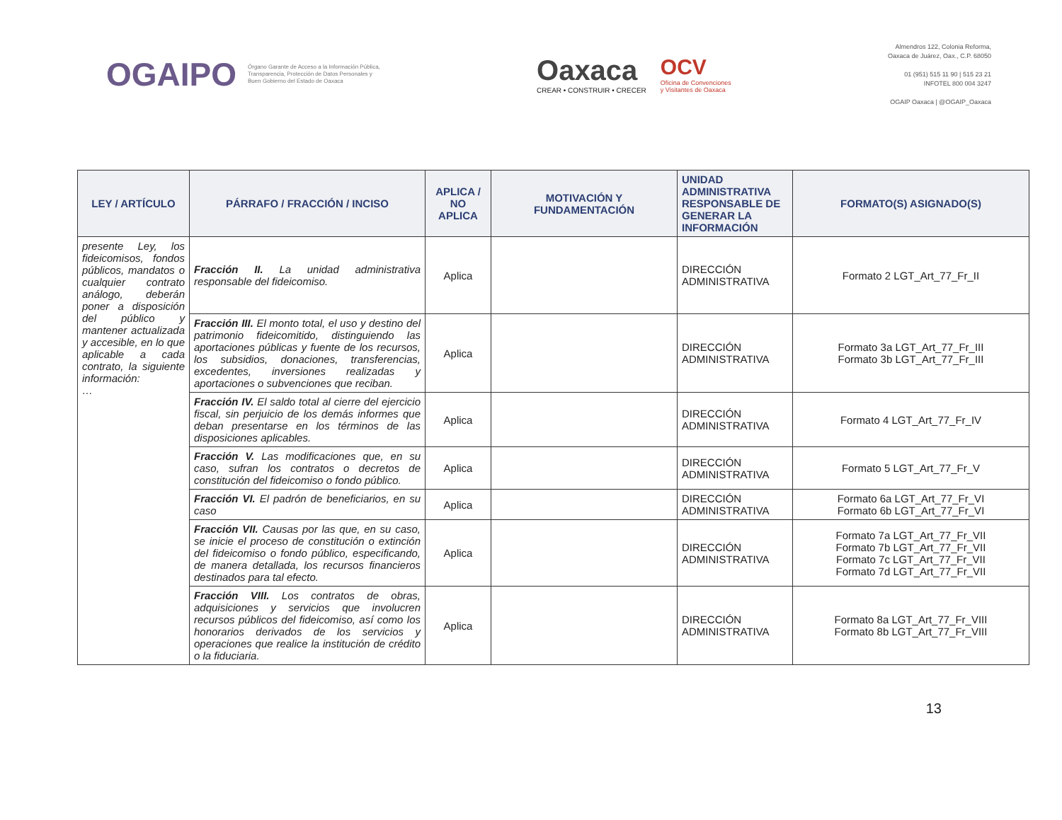OGAIPO
Órgano Garante de Acceso a la Información Pública,
Transparencia, Protección de Datos Personales y
Buen Gobierno del Estado de Oaxaca
Oaxaca
CREAR • CONSTRUIR • CRECER
OCV
Oficina de Convenciones
y Visitantes de Oaxaca
Almendros 122, Colonia Reforma,
Oaxaca de Juárez, Oax., C.P. 68050
01 (951) 515 11 90 | 515 23 21
INFOTEL 800 004 3247
OGAIP Oaxaca | @OGAIP_Oaxaca
| LEY / ARTÍCULO | PÁRRAFO / FRACCIÓN / INCISO | APLICA / NO APLICA | MOTIVACIÓN Y FUNDAMENTACIÓN | UNIDAD ADMINISTRATIVA RESPONSABLE DE GENERAR LA INFORMACIÓN | FORMATO(S) ASIGNADO(S) |
| --- | --- | --- | --- | --- | --- |
| presente Ley, los fideicomisos, fondos públicos, mandatos o cualquier contrato análogo, deberán poner a disposición del público y mantener actualizada y accesible, en lo que aplicable a cada contrato, la siguiente información: … | Fracción II. La unidad administrativa responsable del fideicomiso. | Aplica | | DIRECCIÓN ADMINISTRATIVA | Formato 2 LGT_Art_77_Fr_II |
| | Fracción III. El monto total, el uso y destino del patrimonio fideicomitido, distinguiendo las aportaciones públicas y fuente de los recursos, los subsidios, donaciones, transferencias, excedentes, inversiones realizadas y aportaciones o subvenciones que reciban. | Aplica | | DIRECCIÓN ADMINISTRATIVA | Formato 3a LGT_Art_77_Fr_III Formato 3b LGT_Art_77_Fr_III |
| | Fracción IV. El saldo total al cierre del ejercicio fiscal, sin perjuicio de los demás informes que deban presentarse en los términos de las disposiciones aplicables. | Aplica | | DIRECCIÓN ADMINISTRATIVA | Formato 4 LGT_Art_77_Fr_IV |
| | Fracción V. Las modificaciones que, en su caso, sufran los contratos o decretos de constitución del fideicomiso o fondo público. | Aplica | | DIRECCIÓN ADMINISTRATIVA | Formato 5 LGT_Art_77_Fr_V |
| | Fracción VI. El padrón de beneficiarios, en su caso | Aplica | | DIRECCIÓN ADMINISTRATIVA | Formato 6a LGT_Art_77_Fr_VI Formato 6b LGT_Art_77_Fr_VI |
| | Fracción VII. Causas por las que, en su caso, se inicie el proceso de constitución o extinción del fideicomiso o fondo público, especificando, de manera detallada, los recursos financieros destinados para tal efecto. | Aplica | | DIRECCIÓN ADMINISTRATIVA | Formato 7a LGT_Art_77_Fr_VII Formato 7b LGT_Art_77_Fr_VII Formato 7c LGT_Art_77_Fr_VII Formato 7d LGT_Art_77_Fr_VII |
| | Fracción VIII. Los contratos de obras, adquisiciones y servicios que involucren recursos públicos del fideicomiso, así como los honorarios derivados de los servicios y operaciones que realice la institución de crédito o la fiduciaria. | Aplica | | DIRECCIÓN ADMINISTRATIVA | Formato 8a LGT_Art_77_Fr_VIII Formato 8b LGT_Art_77_Fr_VIII |
13